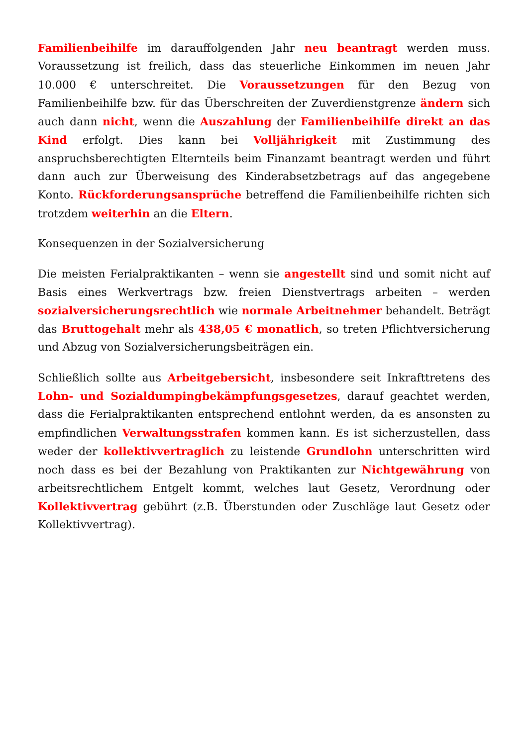Familienbeihilfe im darauffolgenden Jahr neu beantragt werden muss. Voraussetzung ist freilich, dass das steuerliche Einkommen im neuen Jahr 10.000 € unterschreitet. Die Voraussetzungen für den Bezug von Familienbeihilfe bzw. für das Überschreiten der Zuverdienstgrenze ändern sich auch dann nicht, wenn die Auszahlung der Familienbeihilfe direkt an das Kind erfolgt. Dies kann bei Volljährigkeit mit Zustimmung des anspruchsberechtigten Elternteils beim Finanzamt beantragt werden und führt dann auch zur Überweisung des Kinderabsetzbetrags auf das angegebene Konto. Rückforderungsansprüche betreffend die Familienbeihilfe richten sich trotzdem weiterhin an die Eltern.
Konsequenzen in der Sozialversicherung
Die meisten Ferialpraktikanten – wenn sie angestellt sind und somit nicht auf Basis eines Werkvertrags bzw. freien Dienstvertrags arbeiten – werden sozialversicherungsrechtlich wie normale Arbeitnehmer behandelt. Beträgt das Bruttogehalt mehr als 438,05 € monatlich, so treten Pflichtversicherung und Abzug von Sozialversicherungsbeiträgen ein.
Schließlich sollte aus Arbeitgebersicht, insbesondere seit Inkrafttretens des Lohn- und Sozialdumpingbekämpfungsgesetzes, darauf geachtet werden, dass die Ferialpraktikanten entsprechend entlohnt werden, da es ansonsten zu empfindlichen Verwaltungsstrafen kommen kann. Es ist sicherzustellen, dass weder der kollektivvertraglich zu leistende Grundlohn unterschritten wird noch dass es bei der Bezahlung von Praktikanten zur Nichtgewährung von arbeitsrechtlichem Entgelt kommt, welches laut Gesetz, Verordnung oder Kollektivvertrag gebührt (z.B. Überstunden oder Zuschläge laut Gesetz oder Kollektivvertrag).